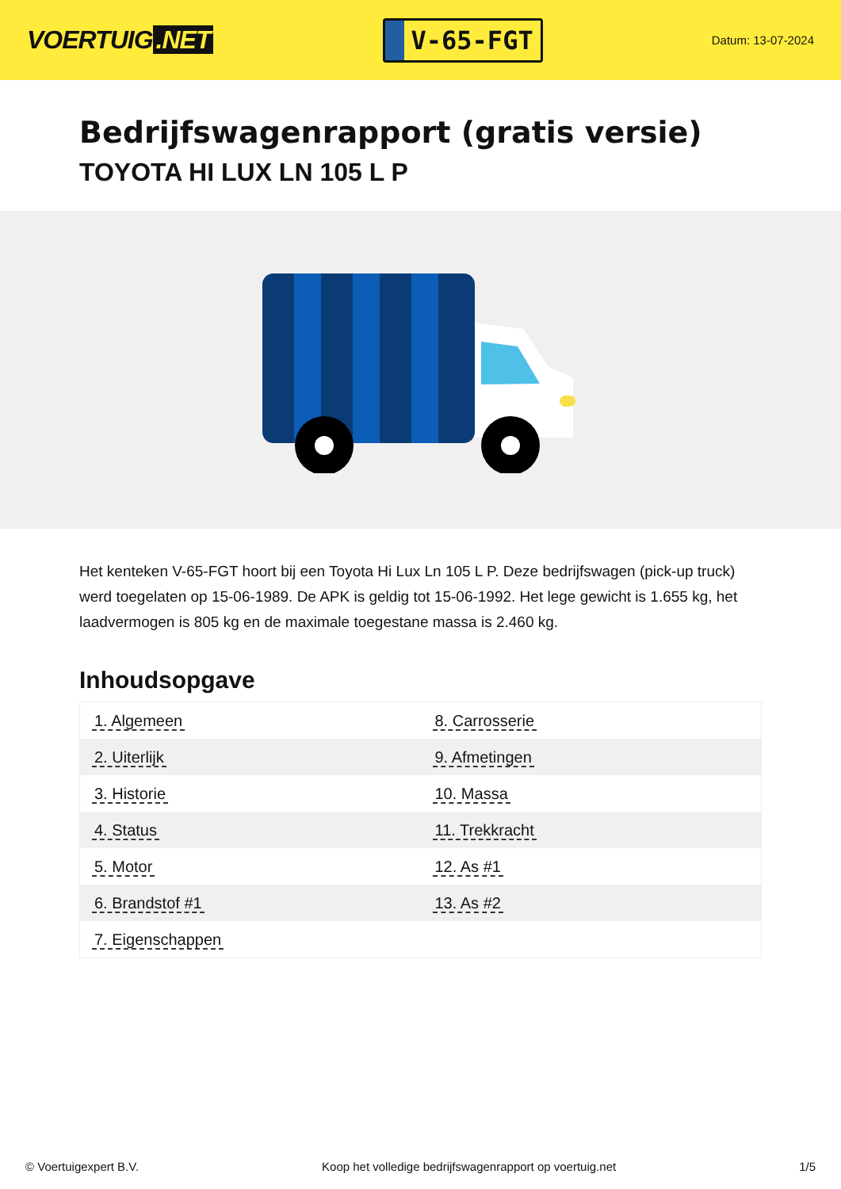VOERTUIG.NET
V-65-FGT
Datum: 13-07-2024
Bedrijfswagenrapport (gratis versie)
TOYOTA HI LUX LN 105 L P
Het kenteken V-65-FGT hoort bij een Toyota Hi Lux Ln 105 L P. Deze bedrijfswagen (pick-up truck) werd toegelaten op 15-06-1989. De APK is geldig tot 15-06-1992. Het lege gewicht is 1.655 kg, het laadvermogen is 805 kg en de maximale toegestane massa is 2.460 kg.
Inhoudsopgave
| 1. Algemeen | 8. Carrosserie |
| 2. Uiterlijk | 9. Afmetingen |
| 3. Historie | 10. Massa |
| 4. Status | 11. Trekkracht |
| 5. Motor | 12. As #1 |
| 6. Brandstof #1 | 13. As #2 |
| 7. Eigenschappen | |
© Voertuigexpert B.V. Koop het volledige bedrijfswagenrapport op voertuig.net 1/5